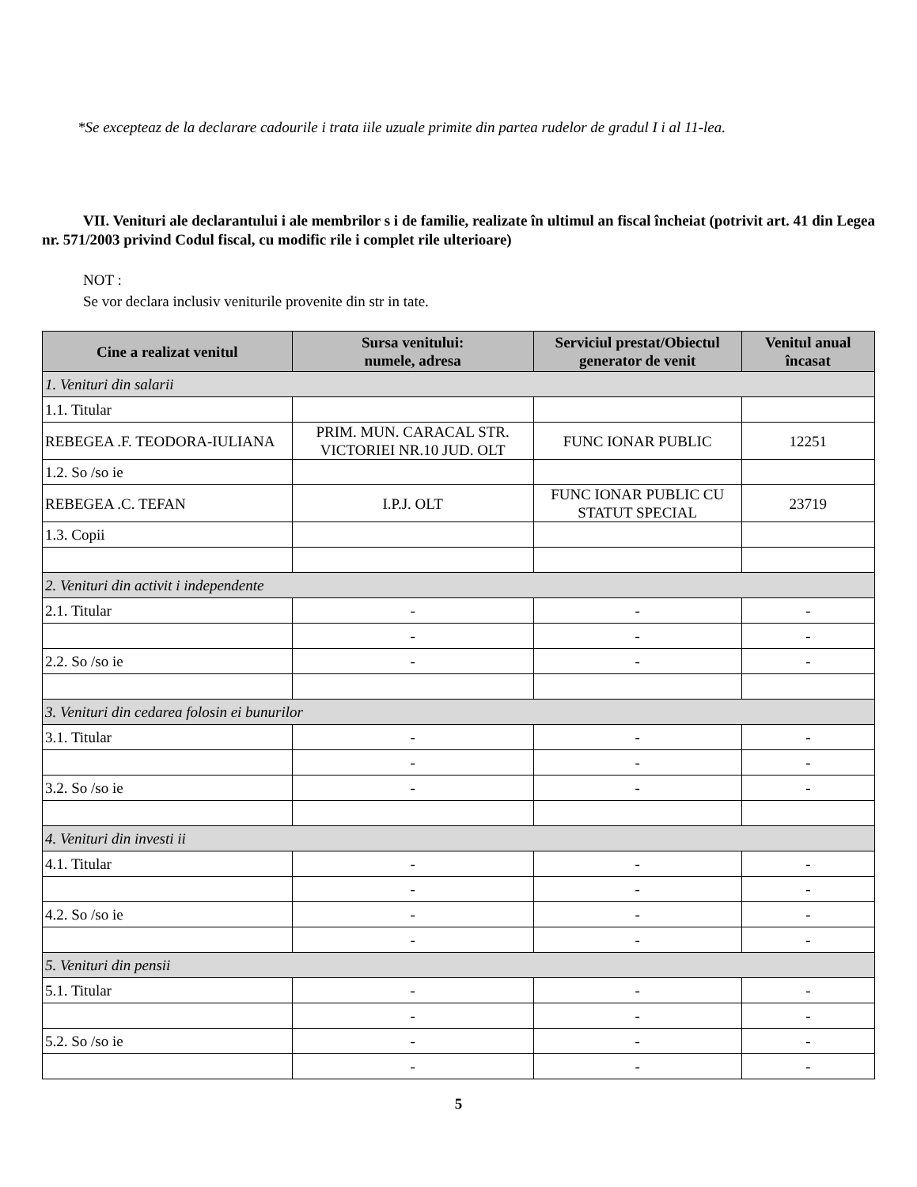*Se excepteaz de la declarare cadourile i trata iile uzuale primite din partea rudelor de gradul I i al 11-lea.
VII. Venituri ale declarantului i ale membrilor s i de familie, realizate în ultimul an fiscal încheiat (potrivit art. 41 din Legea nr. 571/2003 privind Codul fiscal, cu modific rile i complet rile ulterioare)
NOT :
Se vor declara inclusiv veniturile provenite din str in tate.
| Cine a realizat venitul | Sursa venitului: numele, adresa | Serviciul prestat/Obiectul generator de venit | Venitul anual încasat |
| --- | --- | --- | --- |
| 1. Venituri din salarii | | | |
| 1.1. Titular | | | |
| REBEGEA .F. TEODORA-IULIANA | PRIM. MUN. CARACAL STR. VICTORIEI NR.10 JUD. OLT | FUNC IONAR PUBLIC | 12251 |
| 1.2. So /so ie | | | |
| REBEGEA .C. TEFAN | I.P.J. OLT | FUNC IONAR PUBLIC CU STATUT SPECIAL | 23719 |
| 1.3. Copii | | | |
| 2. Venituri din activit i independente | | | |
| 2.1. Titular | - | - | - |
| | - | - | - |
| 2.2. So /so ie | - | - | - |
| 3. Venituri din cedarea folosin ei bunurilor | | | |
| 3.1. Titular | - | - | - |
| | - | - | - |
| 3.2. So /so ie | - | - | - |
| 4. Venituri din investi ii | | | |
| 4.1. Titular | - | - | - |
| | - | - | - |
| 4.2. So /so ie | - | - | - |
| | - | - | - |
| 5. Venituri din pensii | | | |
| 5.1. Titular | - | - | - |
| | - | - | - |
| 5.2. So /so ie | - | - | - |
| | - | - | - |
5